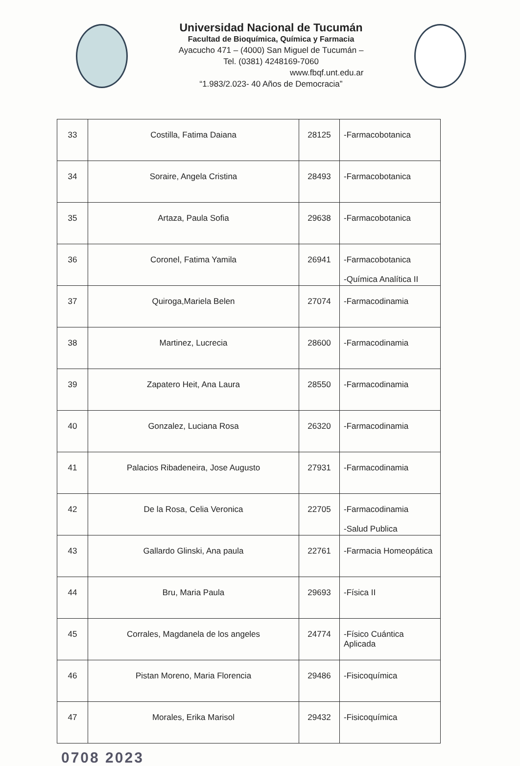Universidad Nacional de Tucumán
Facultad de Bioquímica, Química y Farmacia
Ayacucho 471 – (4000) San Miguel de Tucumán –
Tel. (0381) 4248169-7060
www.fbqf.unt.edu.ar
“1.983/2.023- 40 Años de Democracia”
| 33 | Costilla, Fatima Daiana | 28125 | -Farmacobotanica |
| 34 | Soraire, Angela Cristina | 28493 | -Farmacobotanica |
| 35 | Artaza, Paula Sofia | 29638 | -Farmacobotanica |
| 36 | Coronel, Fatima Yamila | 26941 | -Farmacobotanica -Química Analítica II |
| 37 | Quiroga,Mariela Belen | 27074 | -Farmacodinamia |
| 38 | Martinez, Lucrecia | 28600 | -Farmacodinamia |
| 39 | Zapatero Heit, Ana Laura | 28550 | -Farmacodinamia |
| 40 | Gonzalez, Luciana Rosa | 26320 | -Farmacodinamia |
| 41 | Palacios Ribadeneira, Jose Augusto | 27931 | -Farmacodinamia |
| 42 | De la Rosa, Celia Veronica | 22705 | -Farmacodinamia -Salud Publica |
| 43 | Gallardo Glinski, Ana paula | 22761 | -Farmacia Homeopática |
| 44 | Bru, Maria Paula | 29693 | -Física II |
| 45 | Corrales, Magdanela de los angeles | 24774 | -Físico Cuántica Aplicada |
| 46 | Pistan Moreno, Maria Florencia | 29486 | -Fisicoquímica |
| 47 | Morales, Erika Marisol | 29432 | -Fisicoquímica |
0708 2023